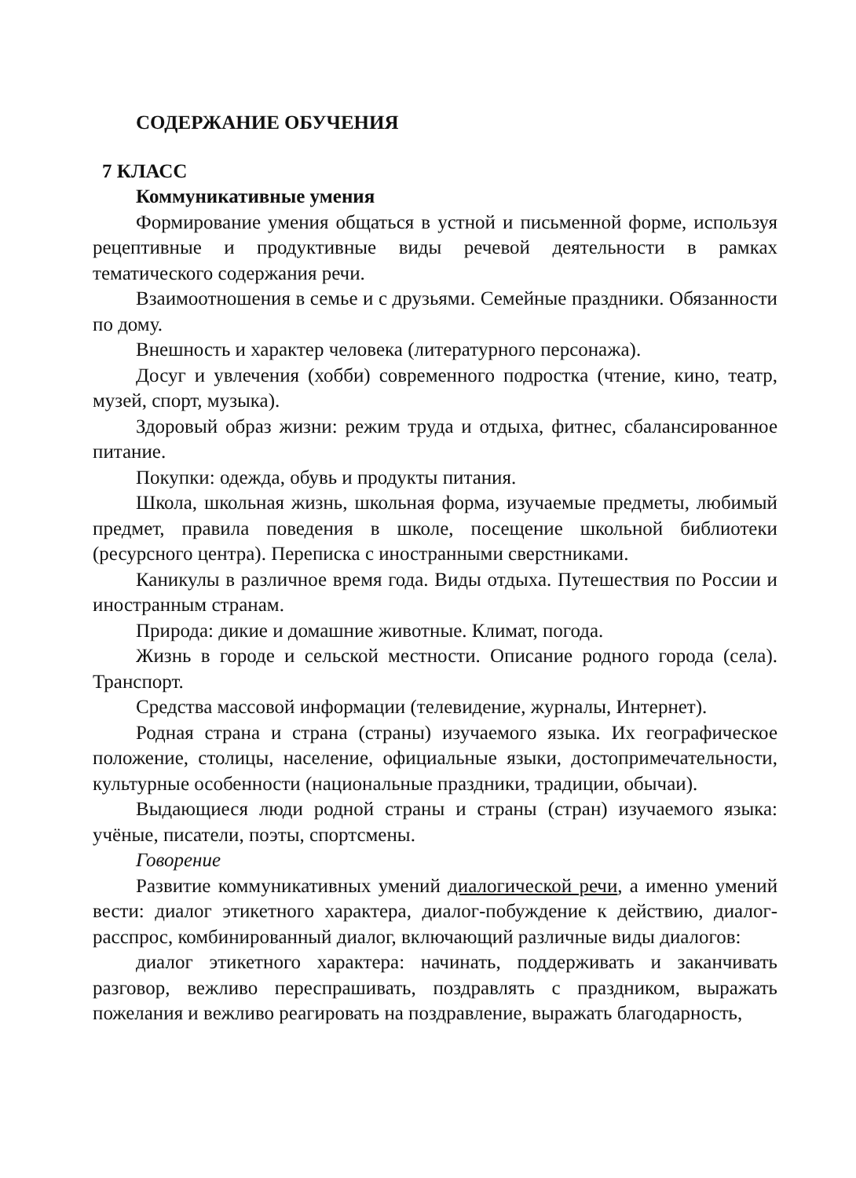СОДЕРЖАНИЕ ОБУЧЕНИЯ
7 КЛАСС
Коммуникативные умения
Формирование умения общаться в устной и письменной форме, используя рецептивные и продуктивные виды речевой деятельности в рамках тематического содержания речи.
Взаимоотношения в семье и с друзьями. Семейные праздники. Обязанности по дому.
Внешность и характер человека (литературного персонажа).
Досуг и увлечения (хобби) современного подростка (чтение, кино, театр, музей, спорт, музыка).
Здоровый образ жизни: режим труда и отдыха, фитнес, сбалансированное питание.
Покупки: одежда, обувь и продукты питания.
Школа, школьная жизнь, школьная форма, изучаемые предметы, любимый предмет, правила поведения в школе, посещение школьной библиотеки (ресурсного центра). Переписка с иностранными сверстниками.
Каникулы в различное время года. Виды отдыха. Путешествия по России и иностранным странам.
Природа: дикие и домашние животные. Климат, погода.
Жизнь в городе и сельской местности. Описание родного города (села). Транспорт.
Средства массовой информации (телевидение, журналы, Интернет).
Родная страна и страна (страны) изучаемого языка. Их географическое положение, столицы, население, официальные языки, достопримечательности, культурные особенности (национальные праздники, традиции, обычаи).
Выдающиеся люди родной страны и страны (стран) изучаемого языка: учёные, писатели, поэты, спортсмены.
Говорение
Развитие коммуникативных умений диалогической речи, а именно умений вести: диалог этикетного характера, диалог-побуждение к действию, диалог-расспрос, комбинированный диалог, включающий различные виды диалогов:
диалог этикетного характера: начинать, поддерживать и заканчивать разговор, вежливо переспрашивать, поздравлять с праздником, выражать пожелания и вежливо реагировать на поздравление, выражать благодарность,